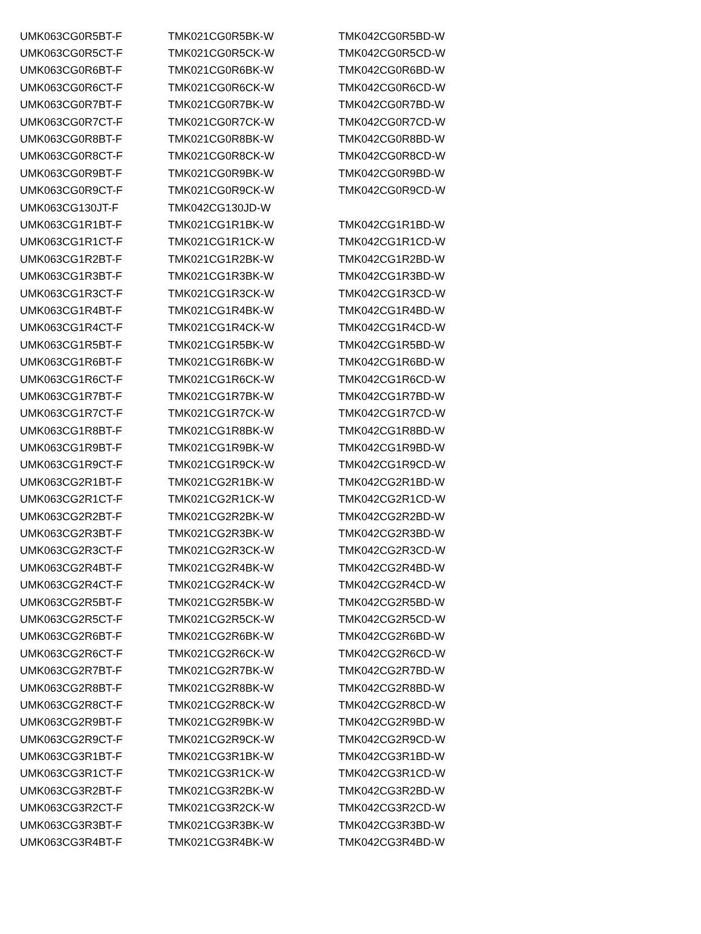| UMK063CG0R5BT-F | TMK021CG0R5BK-W | TMK042CG0R5BD-W |
| UMK063CG0R5CT-F | TMK021CG0R5CK-W | TMK042CG0R5CD-W |
| UMK063CG0R6BT-F | TMK021CG0R6BK-W | TMK042CG0R6BD-W |
| UMK063CG0R6CT-F | TMK021CG0R6CK-W | TMK042CG0R6CD-W |
| UMK063CG0R7BT-F | TMK021CG0R7BK-W | TMK042CG0R7BD-W |
| UMK063CG0R7CT-F | TMK021CG0R7CK-W | TMK042CG0R7CD-W |
| UMK063CG0R8BT-F | TMK021CG0R8BK-W | TMK042CG0R8BD-W |
| UMK063CG0R8CT-F | TMK021CG0R8CK-W | TMK042CG0R8CD-W |
| UMK063CG0R9BT-F | TMK021CG0R9BK-W | TMK042CG0R9BD-W |
| UMK063CG0R9CT-F | TMK021CG0R9CK-W | TMK042CG0R9CD-W |
| UMK063CG130JT-F | TMK042CG130JD-W | |
| UMK063CG1R1BT-F | TMK021CG1R1BK-W | TMK042CG1R1BD-W |
| UMK063CG1R1CT-F | TMK021CG1R1CK-W | TMK042CG1R1CD-W |
| UMK063CG1R2BT-F | TMK021CG1R2BK-W | TMK042CG1R2BD-W |
| UMK063CG1R3BT-F | TMK021CG1R3BK-W | TMK042CG1R3BD-W |
| UMK063CG1R3CT-F | TMK021CG1R3CK-W | TMK042CG1R3CD-W |
| UMK063CG1R4BT-F | TMK021CG1R4BK-W | TMK042CG1R4BD-W |
| UMK063CG1R4CT-F | TMK021CG1R4CK-W | TMK042CG1R4CD-W |
| UMK063CG1R5BT-F | TMK021CG1R5BK-W | TMK042CG1R5BD-W |
| UMK063CG1R6BT-F | TMK021CG1R6BK-W | TMK042CG1R6BD-W |
| UMK063CG1R6CT-F | TMK021CG1R6CK-W | TMK042CG1R6CD-W |
| UMK063CG1R7BT-F | TMK021CG1R7BK-W | TMK042CG1R7BD-W |
| UMK063CG1R7CT-F | TMK021CG1R7CK-W | TMK042CG1R7CD-W |
| UMK063CG1R8BT-F | TMK021CG1R8BK-W | TMK042CG1R8BD-W |
| UMK063CG1R9BT-F | TMK021CG1R9BK-W | TMK042CG1R9BD-W |
| UMK063CG1R9CT-F | TMK021CG1R9CK-W | TMK042CG1R9CD-W |
| UMK063CG2R1BT-F | TMK021CG2R1BK-W | TMK042CG2R1BD-W |
| UMK063CG2R1CT-F | TMK021CG2R1CK-W | TMK042CG2R1CD-W |
| UMK063CG2R2BT-F | TMK021CG2R2BK-W | TMK042CG2R2BD-W |
| UMK063CG2R3BT-F | TMK021CG2R3BK-W | TMK042CG2R3BD-W |
| UMK063CG2R3CT-F | TMK021CG2R3CK-W | TMK042CG2R3CD-W |
| UMK063CG2R4BT-F | TMK021CG2R4BK-W | TMK042CG2R4BD-W |
| UMK063CG2R4CT-F | TMK021CG2R4CK-W | TMK042CG2R4CD-W |
| UMK063CG2R5BT-F | TMK021CG2R5BK-W | TMK042CG2R5BD-W |
| UMK063CG2R5CT-F | TMK021CG2R5CK-W | TMK042CG2R5CD-W |
| UMK063CG2R6BT-F | TMK021CG2R6BK-W | TMK042CG2R6BD-W |
| UMK063CG2R6CT-F | TMK021CG2R6CK-W | TMK042CG2R6CD-W |
| UMK063CG2R7BT-F | TMK021CG2R7BK-W | TMK042CG2R7BD-W |
| UMK063CG2R8BT-F | TMK021CG2R8BK-W | TMK042CG2R8BD-W |
| UMK063CG2R8CT-F | TMK021CG2R8CK-W | TMK042CG2R8CD-W |
| UMK063CG2R9BT-F | TMK021CG2R9BK-W | TMK042CG2R9BD-W |
| UMK063CG2R9CT-F | TMK021CG2R9CK-W | TMK042CG2R9CD-W |
| UMK063CG3R1BT-F | TMK021CG3R1BK-W | TMK042CG3R1BD-W |
| UMK063CG3R1CT-F | TMK021CG3R1CK-W | TMK042CG3R1CD-W |
| UMK063CG3R2BT-F | TMK021CG3R2BK-W | TMK042CG3R2BD-W |
| UMK063CG3R2CT-F | TMK021CG3R2CK-W | TMK042CG3R2CD-W |
| UMK063CG3R3BT-F | TMK021CG3R3BK-W | TMK042CG3R3BD-W |
| UMK063CG3R4BT-F | TMK021CG3R4BK-W | TMK042CG3R4BD-W |